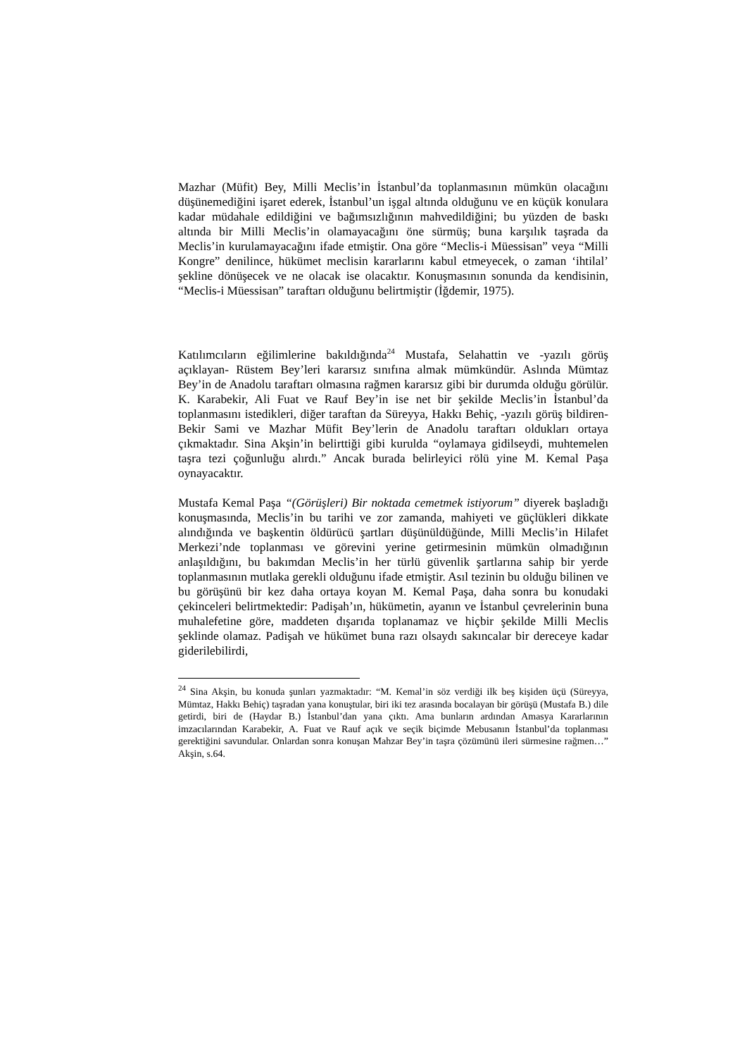Mazhar (Müfit) Bey, Milli Meclis’in İstanbul’da toplanmasının mümkün olacağını düşünemediğini işaret ederek, İstanbul’un işgal altında olduğunu ve en küçük konulara kadar müdahale edildiğini ve bağımsızlığının mahvedildiğini; bu yüzden de baskı altında bir Milli Meclis’in olamayacağını öne sürmüş; buna karşılık taşrada da Meclis’in kurulamayacağını ifade etmiştir. Ona göre “Meclis-i Müessisan” veya “Milli Kongre” denilince, hükümet meclisin kararlarını kabul etmeyecek, o zaman ‘ihtilal’ şekline dönüşecek ve ne olacak ise olacaktır. Konuşmasının sonunda da kendisinin, “Meclis-i Müessisan” taraftarı olduğunu belirtmiştir (İğdemir, 1975).
Katılımcıların eğilimlerine bakıldığında<sup>24</sup> Mustafa, Selahattin ve -yazılı görüş açıklayan- Rüstem Bey’leri kararsız sınıfına almak mümkündür. Aslında Mümtaz Bey’in de Anadolu taraftarı olmasına rağmen kararsız gibi bir durumda olduğu görülür. K. Karabekir, Ali Fuat ve Rauf Bey’in ise net bir şekilde Meclis’in İstanbul’da toplanmasını istedikleri, diğer taraftan da Süreyya, Hakkı Behiç, -yazılı görüş bildiren- Bekir Sami ve Mazhar Müfit Bey’lerin de Anadolu taraftarı oldukları ortaya çıkmaktadır. Sina Akşin’in belirttiği gibi kurulda “oylamaya gidilseydi, muhtemelen taşra tezi çoğunluğu alırdı.” Ancak burada belirleyici rölü yine M. Kemal Paşa oynayacaktır.
Mustafa Kemal Paşa “(Görüşleri) Bir noktada cemetmek istiyorum” diyerek başladığı konuşmasında, Meclis’in bu tarihi ve zor zamanda, mahiyeti ve güçlükleri dikkate alındığında ve başkentin öldürücü şartları düşünüldüğünde, Milli Meclis’in Hilafet Merkezi’nde toplanması ve görevini yerine getirmesinin mümkün olmadığının anlaşıldığını, bu bakımdan Meclis’in her türlü güvenlik şartlarına sahip bir yerde toplanmasının mutlaka gerekli olduğunu ifade etmiştir. Asıl tezinin bu olduğu bilinen ve bu görüşünü bir kez daha ortaya koyan M. Kemal Paşa, daha sonra bu konudaki çekinceleri belirtmektedir: Padişah’ın, hükümetin, ayanın ve İstanbul çevrelerinin buna muhalefetine göre, maddeten dışarıda toplanamaz ve hiçbir şekilde Milli Meclis şeklinde olamaz. Padişah ve hükümet buna razı olsaydı sakıncalar bir dereceye kadar giderilebilirdi,
<sup>24</sup> Sina Akşin, bu konuda şunları yazmaktadır: “M. Kemal’in söz verdiği ilk beş kişiden üçü (Süreyya, Mümtaz, Hakkı Behiç) taşradan yana konuştular, biri iki tez arasında bocalayan bir görüşü (Mustafa B.) dile getirdi, biri de (Haydar B.) İstanbul’dan yana çıktı. Ama bunların ardından Amasya Kararlarının imzacılarından Karabekir, A. Fuat ve Rauf açık ve seçik biçimde Mebusanın İstanbul’da toplanması gerektiğini savundular. Onlardan sonra konuşan Mahzar Bey’in taşra çözümünü ileri sürmesine rağmen…” Akşin, s.64.